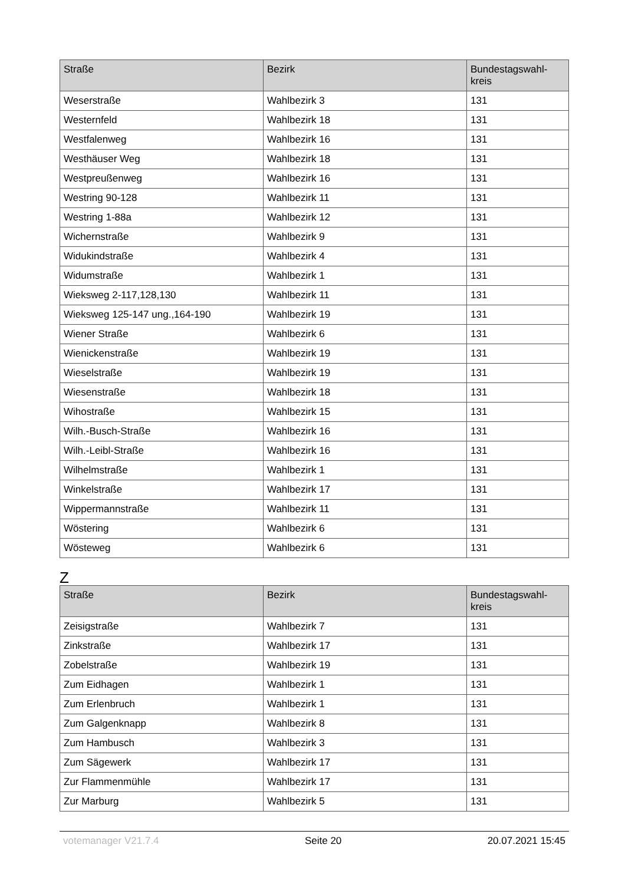| Straße | Bezirk | Bundestagswahl- kreis |
| --- | --- | --- |
| Weserstraße | Wahlbezirk 3 | 131 |
| Westernfeld | Wahlbezirk 18 | 131 |
| Westfalenweg | Wahlbezirk 16 | 131 |
| Westhäuser Weg | Wahlbezirk 18 | 131 |
| Westpreußenweg | Wahlbezirk 16 | 131 |
| Westring 90-128 | Wahlbezirk 11 | 131 |
| Westring 1-88a | Wahlbezirk 12 | 131 |
| Wichernstraße | Wahlbezirk 9 | 131 |
| Widukindstraße | Wahlbezirk 4 | 131 |
| Widumstraße | Wahlbezirk 1 | 131 |
| Wieksweg 2-117,128,130 | Wahlbezirk 11 | 131 |
| Wieksweg 125-147 ung.,164-190 | Wahlbezirk 19 | 131 |
| Wiener Straße | Wahlbezirk 6 | 131 |
| Wienickenstraße | Wahlbezirk 19 | 131 |
| Wieselstraße | Wahlbezirk 19 | 131 |
| Wiesenstraße | Wahlbezirk 18 | 131 |
| Wihostraße | Wahlbezirk 15 | 131 |
| Wilh.-Busch-Straße | Wahlbezirk 16 | 131 |
| Wilh.-Leibl-Straße | Wahlbezirk 16 | 131 |
| Wilhelmstraße | Wahlbezirk 1 | 131 |
| Winkelstraße | Wahlbezirk 17 | 131 |
| Wippermannstraße | Wahlbezirk 11 | 131 |
| Wöstering | Wahlbezirk 6 | 131 |
| Wösteweg | Wahlbezirk 6 | 131 |
Z
| Straße | Bezirk | Bundestagswahl- kreis |
| --- | --- | --- |
| Zeisigstraße | Wahlbezirk 7 | 131 |
| Zinkstraße | Wahlbezirk 17 | 131 |
| Zobelstraße | Wahlbezirk 19 | 131 |
| Zum Eidhagen | Wahlbezirk 1 | 131 |
| Zum Erlenbruch | Wahlbezirk 1 | 131 |
| Zum Galgenknapp | Wahlbezirk 8 | 131 |
| Zum Hambusch | Wahlbezirk 3 | 131 |
| Zum Sägewerk | Wahlbezirk 17 | 131 |
| Zur Flammenmühle | Wahlbezirk 17 | 131 |
| Zur Marburg | Wahlbezirk 5 | 131 |
votemanager V21.7.4 Seite 20 20.07.2021 15:45